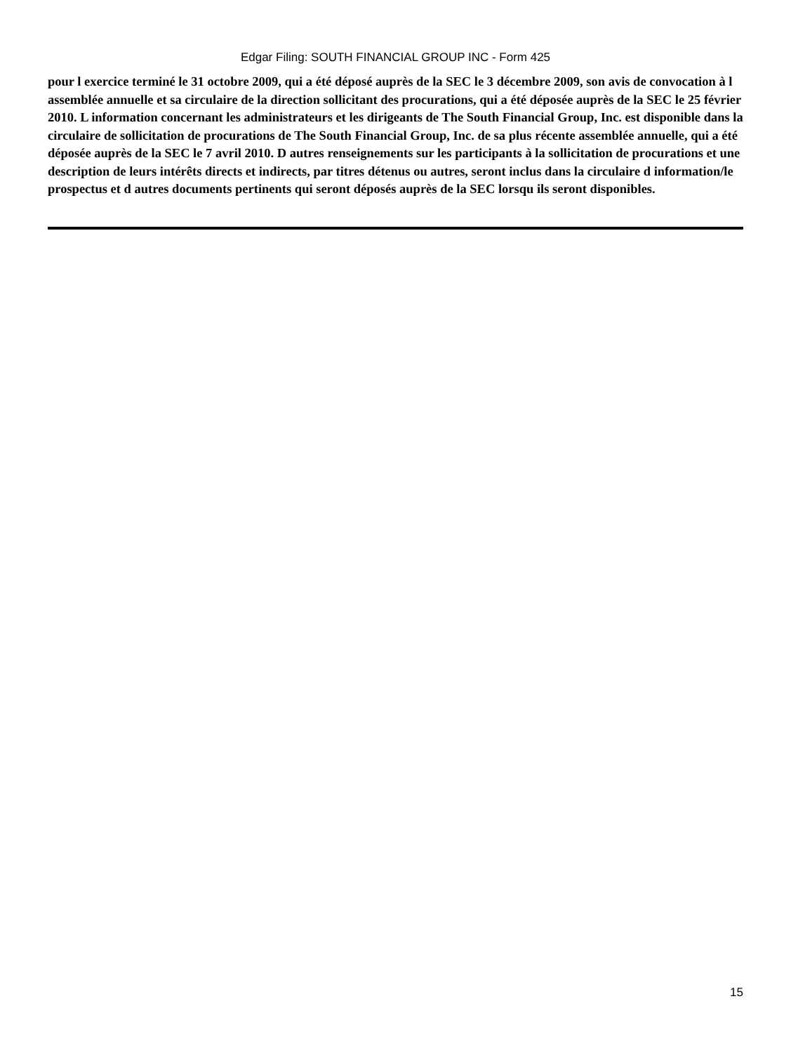Edgar Filing: SOUTH FINANCIAL GROUP INC - Form 425
pour l exercice terminé le 31 octobre 2009, qui a été déposé auprès de la SEC le 3 décembre 2009, son avis de convocation à l assemblée annuelle et sa circulaire de la direction sollicitant des procurations, qui a été déposée auprès de la SEC le 25 février 2010. L information concernant les administrateurs et les dirigeants de The South Financial Group, Inc. est disponible dans la circulaire de sollicitation de procurations de The South Financial Group, Inc. de sa plus récente assemblée annuelle, qui a été déposée auprès de la SEC le 7 avril 2010. D autres renseignements sur les participants à la sollicitation de procurations et une description de leurs intérêts directs et indirects, par titres détenus ou autres, seront inclus dans la circulaire d information/le prospectus et d autres documents pertinents qui seront déposés auprès de la SEC lorsqu ils seront disponibles.
15